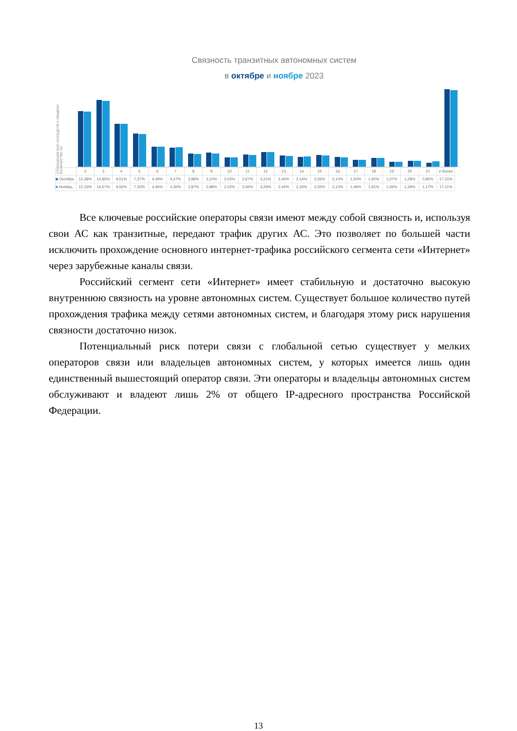Связность транзитных автономных систем
в октябре и ноябре 2023
ОТНОШЕНИЕ BGP-СОСЕДСТВ К ОБЩЕМУ КОЛИЧЕСТВУ АС
| | 2 | 3 | 4 | 5 | 6 | 7 | 8 | 9 | 10 | 11 | 12 | 13 | 14 | 15 | 16 | 17 | 18 | 19 | 20 | 21 | и более |
| ■ Октябрь | 12,39% | 14,85% | 9,51% | 7,37% | 4,49% | 4,27% | 2,88% | 3,10% | 2,03% | 2,67% | 3,21% | 2,46% | 2,14% | 2,56% | 2,14% | 1,50% | 1,92% | 1,07% | 1,28% | 0,85% | 17,31% |
| ■ Ноябрь | 12,33% | 14,67% | 9,56% | 7,33% | 4,46% | 4,36% | 2,87% | 2,98% | 2,02% | 2,66% | 3,29% | 2,44% | 2,34% | 2,55% | 2,13% | 1,49% | 1,91% | 1,06% | 1,28% | 1,17% | 17,11% |
Все ключевые российские операторы связи имеют между собой связность и, используя свои АС как транзитные, передают трафик других АС. Это позволяет по большей части исключить прохождение основного интернет-трафика российского сегмента сети «Интернет» через зарубежные каналы связи.
Российский сегмент сети «Интернет» имеет стабильную и достаточно высокую внутреннюю связность на уровне автономных систем. Существует большое количество путей прохождения трафика между сетями автономных систем, и благодаря этому риск нарушения связности достаточно низок.
Потенциальный риск потери связи с глобальной сетью существует у мелких операторов связи или владельцев автономных систем, у которых имеется лишь один единственный вышестоящий оператор связи. Эти операторы и владельцы автономных систем обслуживают и владеют лишь 2% от общего IP-адресного пространства Российской Федерации.
13